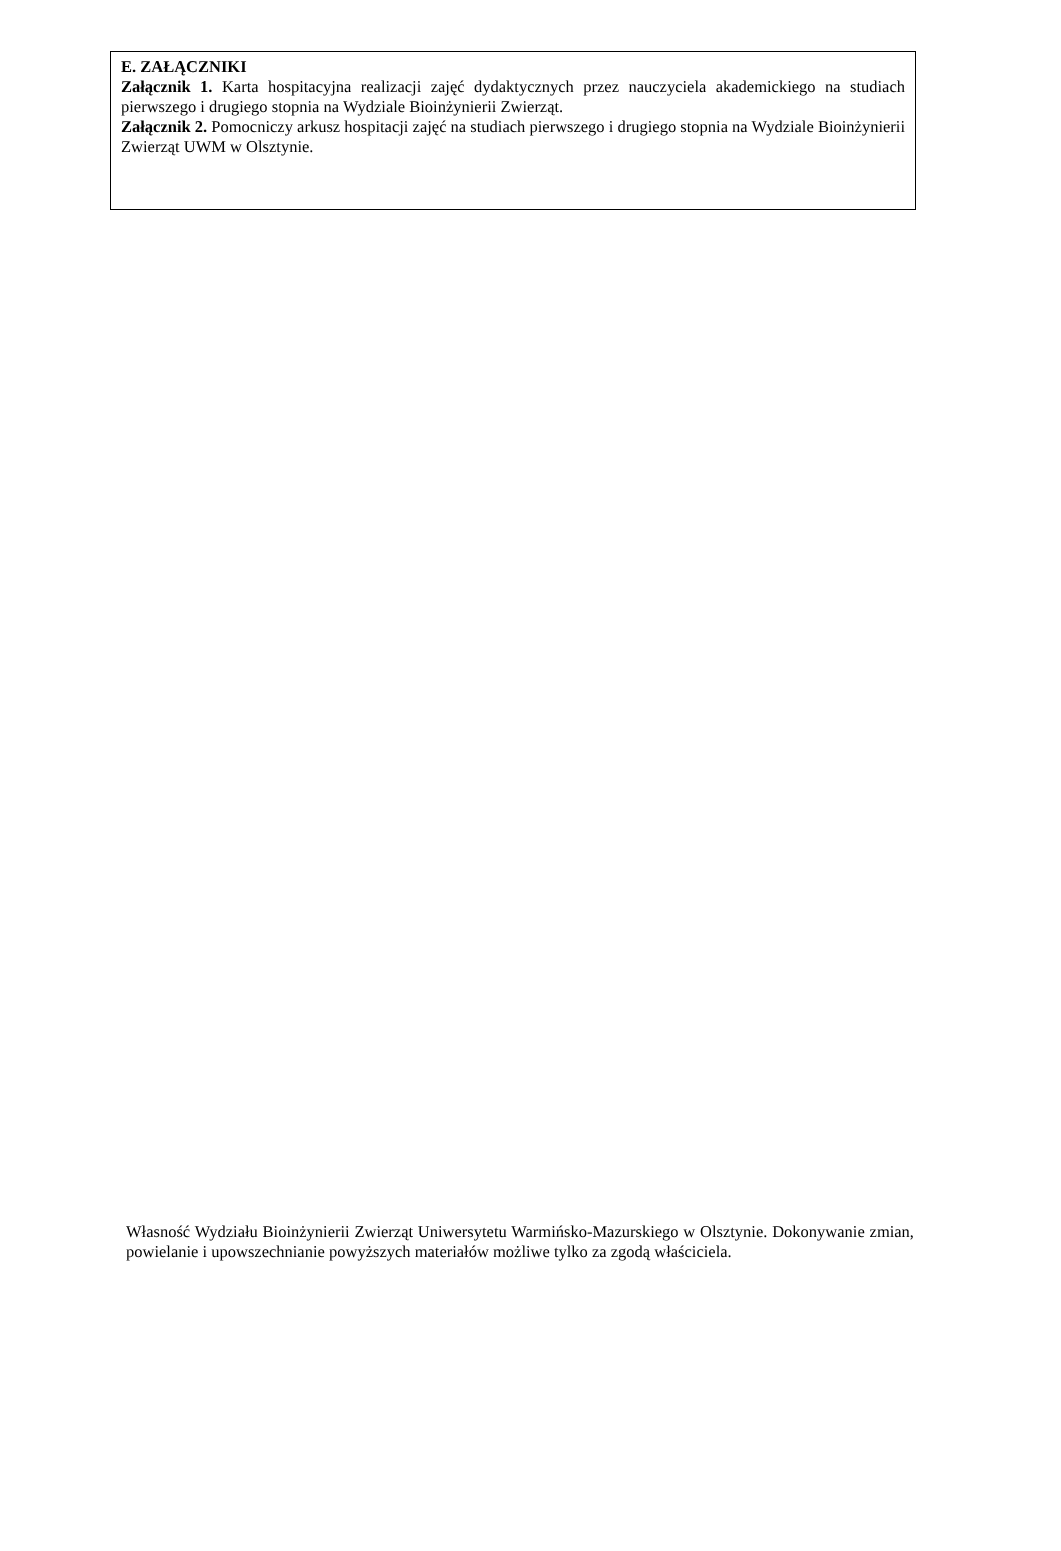E. ZAŁĄCZNIKI
Załącznik 1. Karta hospitacyjna realizacji zajęć dydaktycznych przez nauczyciela akademickiego na studiach pierwszego i drugiego stopnia na Wydziale Bioinżynierii Zwierząt.
Załącznik 2. Pomocniczy arkusz hospitacji zajęć na studiach pierwszego i drugiego stopnia na Wydziale Bioinżynierii Zwierząt UWM w Olsztynie.
Własność Wydziału Bioinżynierii Zwierząt Uniwersytetu Warmińsko-Mazurskiego w Olsztynie. Dokonywanie zmian, powielanie i upowszechnianie powyższych materiałów możliwe tylko za zgodą właściciela.